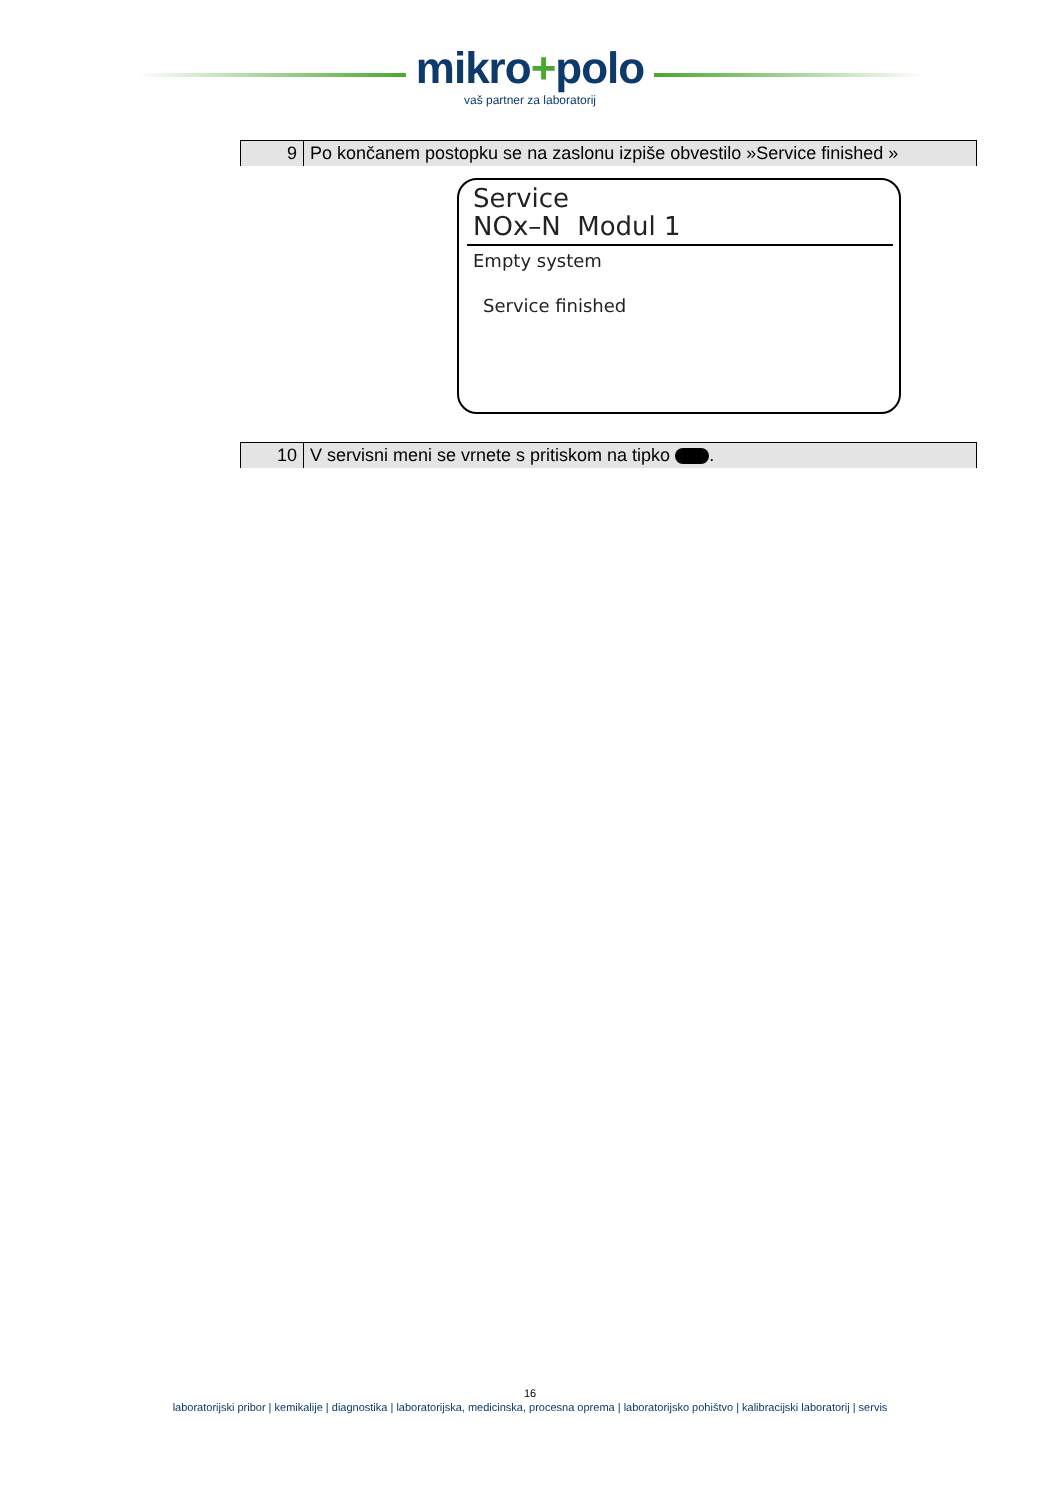mikro+polo
vaš partner za laboratorij
| 9 | Po končanem postopku se na zaslonu izpiše obvestilo »Service finished » |
Service
NOx–N Modul 1
Empty system
Service finished
| 10 | V servisni meni se vrnete s pritiskom na tipko . |
16
laboratorijski pribor | kemikalije | diagnostika | laboratorijska, medicinska, procesna oprema | laboratorijsko pohištvo | kalibracijski laboratorij | servis